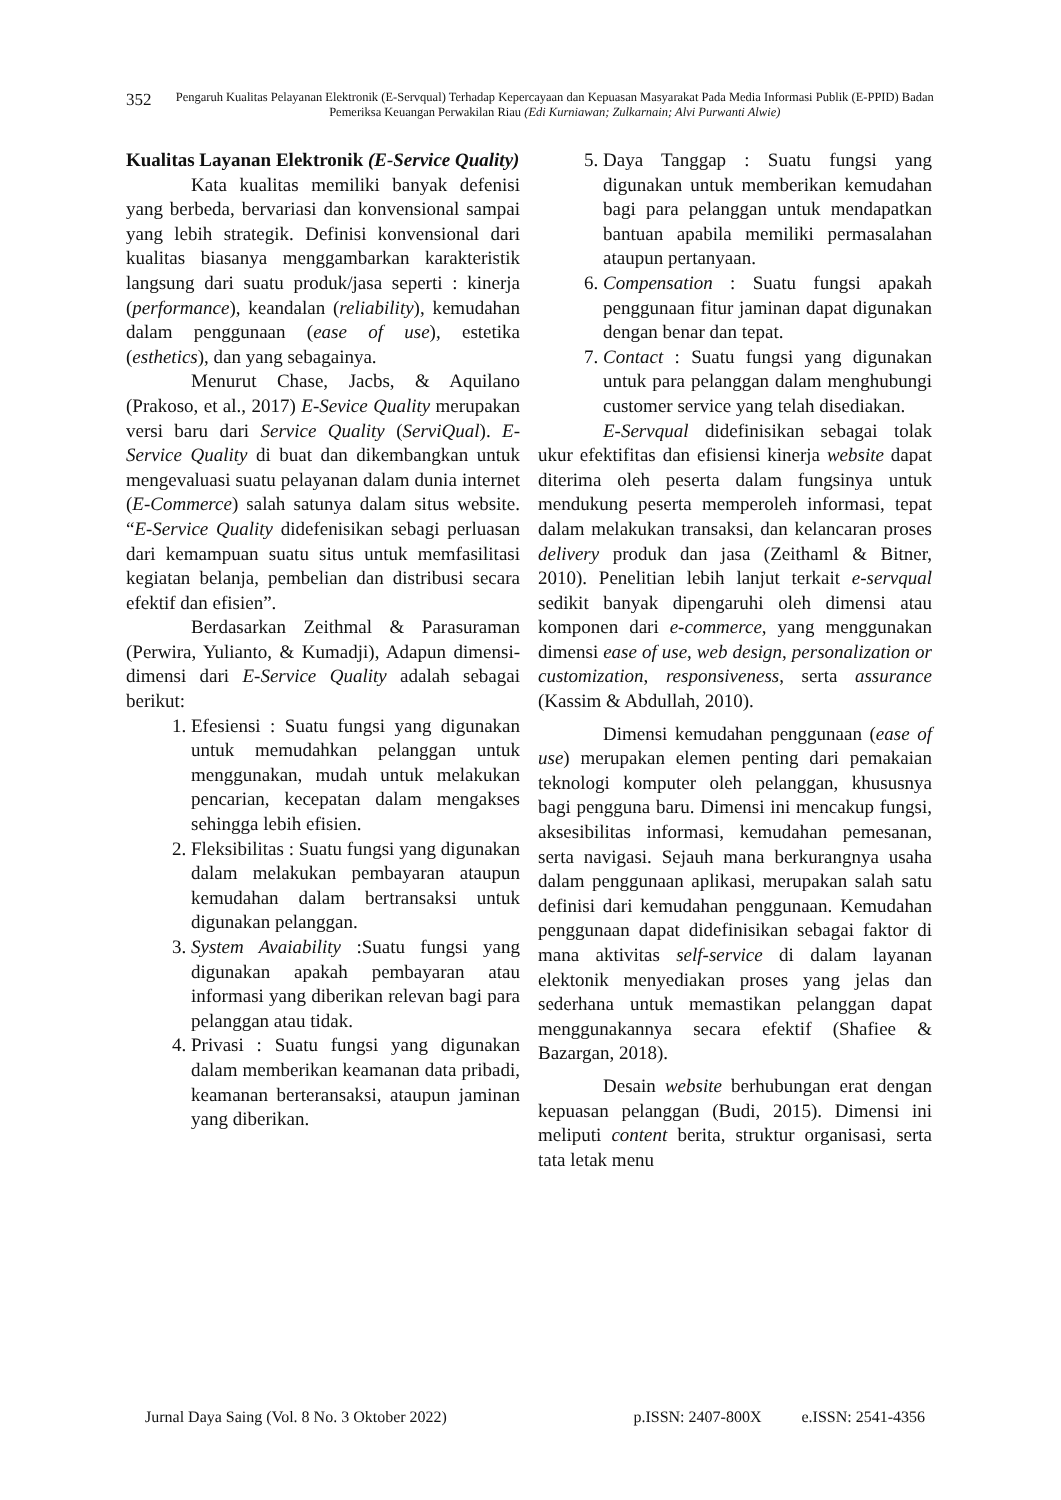352
Pengaruh Kualitas Pelayanan Elektronik (E-Servqual) Terhadap Kepercayaan dan Kepuasan Masyarakat Pada Media Informasi Publik (E-PPID) Badan Pemeriksa Keuangan Perwakilan Riau (Edi Kurniawan; Zulkarnain; Alvi Purwanti Alwie)
Kualitas Layanan Elektronik (E-Service Quality)
Kata kualitas memiliki banyak defenisi yang berbeda, bervariasi dan konvensional sampai yang lebih strategik. Definisi konvensional dari kualitas biasanya menggambarkan karakteristik langsung dari suatu produk/jasa seperti : kinerja (performance), keandalan (reliability), kemudahan dalam penggunaan (ease of use), estetika (esthetics), dan yang sebagainya.
Menurut Chase, Jacbs, & Aquilano (Prakoso, et al., 2017) E-Sevice Quality merupakan versi baru dari Service Quality (ServiQual). E-Service Quality di buat dan dikembangkan untuk mengevaluasi suatu pelayanan dalam dunia internet (E-Commerce) salah satunya dalam situs website. “E-Service Quality didefenisikan sebagi perluasan dari kemampuan suatu situs untuk memfasilitasi kegiatan belanja, pembelian dan distribusi secara efektif dan efisien”.
Berdasarkan Zeithmal & Parasuraman (Perwira, Yulianto, & Kumadji), Adapun dimensi-dimensi dari E-Service Quality adalah sebagai berikut:
1. Efesiensi : Suatu fungsi yang digunakan untuk memudahkan pelanggan untuk menggunakan, mudah untuk melakukan pencarian, kecepatan dalam mengakses sehingga lebih efisien.
2. Fleksibilitas : Suatu fungsi yang digunakan dalam melakukan pembayaran ataupun kemudahan dalam bertransaksi untuk digunakan pelanggan.
3. System Avaiability :Suatu fungsi yang digunakan apakah pembayaran atau informasi yang diberikan relevan bagi para pelanggan atau tidak.
4. Privasi : Suatu fungsi yang digunakan dalam memberikan keamanan data pribadi, keamanan berteransaksi, ataupun jaminan yang diberikan.
5. Daya Tanggap : Suatu fungsi yang digunakan untuk memberikan kemudahan bagi para pelanggan untuk mendapatkan bantuan apabila memiliki permasalahan ataupun pertanyaan.
6. Compensation : Suatu fungsi apakah penggunaan fitur jaminan dapat digunakan dengan benar dan tepat.
7. Contact : Suatu fungsi yang digunakan untuk para pelanggan dalam menghubungi customer service yang telah disediakan.
E-Servqual didefinisikan sebagai tolak ukur efektifitas dan efisiensi kinerja website dapat diterima oleh peserta dalam fungsinya untuk mendukung peserta memperoleh informasi, tepat dalam melakukan transaksi, dan kelancaran proses delivery produk dan jasa (Zeithaml & Bitner, 2010). Penelitian lebih lanjut terkait e-servqual sedikit banyak dipengaruhi oleh dimensi atau komponen dari e-commerce, yang menggunakan dimensi ease of use, web design, personalization or customization, responsiveness, serta assurance (Kassim & Abdullah, 2010).
Dimensi kemudahan penggunaan (ease of use) merupakan elemen penting dari pemakaian teknologi komputer oleh pelanggan, khususnya bagi pengguna baru. Dimensi ini mencakup fungsi, aksesibilitas informasi, kemudahan pemesanan, serta navigasi. Sejauh mana berkurangnya usaha dalam penggunaan aplikasi, merupakan salah satu definisi dari kemudahan penggunaan. Kemudahan penggunaan dapat didefinisikan sebagai faktor di mana aktivitas self-service di dalam layanan elektonik menyediakan proses yang jelas dan sederhana untuk memastikan pelanggan dapat menggunakannya secara efektif (Shafiee & Bazargan, 2018).
Desain website berhubungan erat dengan kepuasan pelanggan (Budi, 2015). Dimensi ini meliputi content berita, struktur organisasi, serta tata letak menu
Jurnal Daya Saing (Vol. 8 No. 3 Oktober 2022) p.ISSN: 2407-800X e.ISSN: 2541-4356